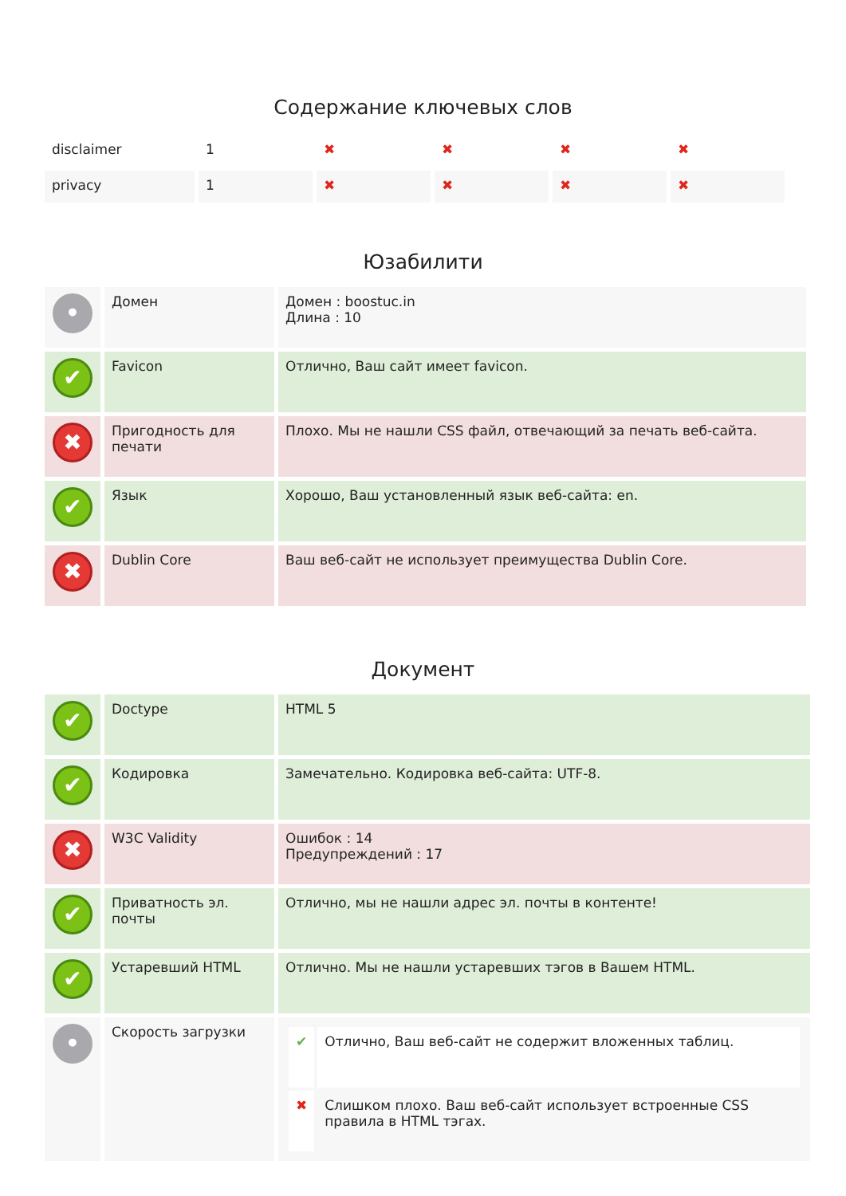Содержание ключевых слов
| disclaimer | 1 | ✖ | ✖ | ✖ | ✖ |
| privacy | 1 | ✖ | ✖ | ✖ | ✖ |
Юзабилити
| • | Домен | Домен : boostuc.in Длина : 10 |
| ✔ | Favicon | Отлично, Ваш сайт имеет favicon. |
| ✖ | Пригодность для печати | Плохо. Мы не нашли CSS файл, отвечающий за печать веб-сайта. |
| ✔ | Язык | Хорошо, Ваш установленный язык веб-сайта: en. |
| ✖ | Dublin Core | Ваш веб-сайт не использует преимущества Dublin Core. |
Документ
| ✔ | Doctype | HTML 5 |
| ✔ | Кодировка | Замечательно. Кодировка веб-сайта: UTF-8. |
| ✖ | W3C Validity | Ошибок : 14 Предупреждений : 17 |
| ✔ | Приватность эл. почты | Отлично, мы не нашли адрес эл. почты в контенте! |
| ✔ | Устаревший HTML | Отлично. Мы не нашли устаревших тэгов в Вашем HTML. |
| • | Скорость загрузки | / ✔ / Отлично, Ваш веб-сайт не содержит вложенных таблиц. / / ✖ / Слишком плохо. Ваш веб-сайт использует встроенные CSS правила в HTML тэгах. / |